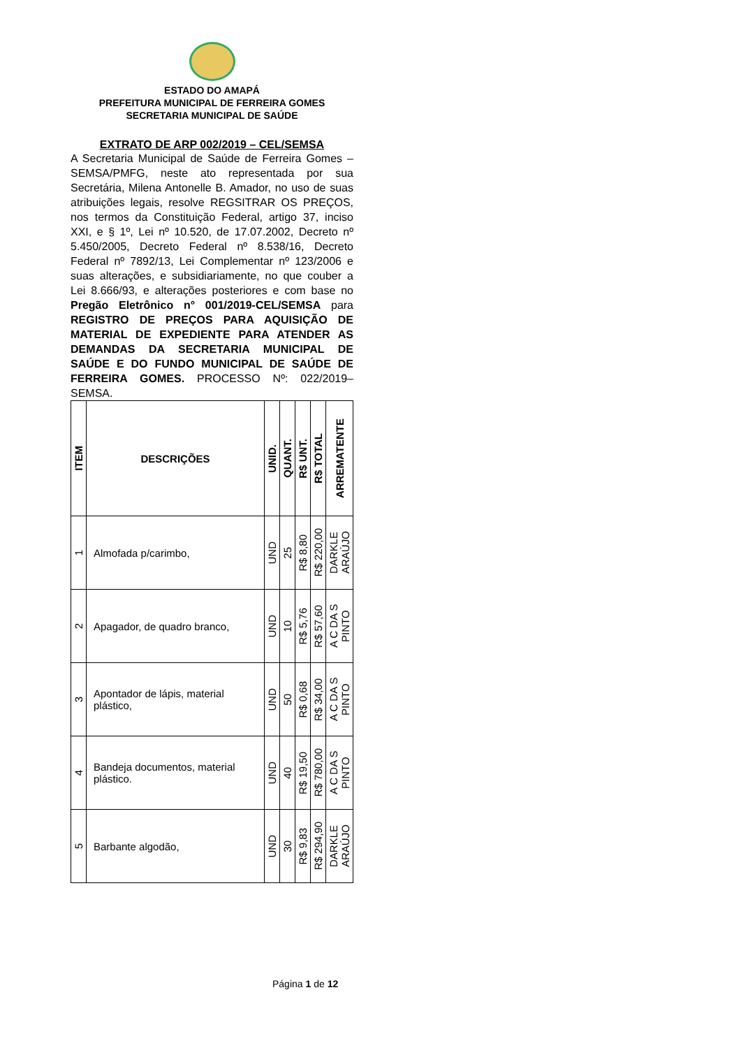ESTADO DO AMAPÁ
PREFEITURA MUNICIPAL DE FERREIRA GOMES
SECRETARIA MUNICIPAL DE SAÚDE
EXTRATO DE ARP 002/2019 – CEL/SEMSA
A Secretaria Municipal de Saúde de Ferreira Gomes – SEMSA/PMFG, neste ato representada por sua Secretária, Milena Antonelle B. Amador, no uso de suas atribuições legais, resolve REGSITRAR OS PREÇOS, nos termos da Constituição Federal, artigo 37, inciso XXI, e § 1º, Lei nº 10.520, de 17.07.2002, Decreto nº 5.450/2005, Decreto Federal nº 8.538/16, Decreto Federal nº 7892/13, Lei Complementar nº 123/2006 e suas alterações, e subsidiariamente, no que couber a Lei 8.666/93, e alterações posteriores e com base no Pregão Eletrônico n° 001/2019-CEL/SEMSA para REGISTRO DE PREÇOS PARA AQUISIÇÃO DE MATERIAL DE EXPEDIENTE PARA ATENDER AS DEMANDAS DA SECRETARIA MUNICIPAL DE SAÚDE E DO FUNDO MUNICIPAL DE SAÚDE DE FERREIRA GOMES. PROCESSO Nº: 022/2019–SEMSA.
| ITEM | DESCRIÇÕES | UNID. | QUANT. | R$ UNT. | R$ TOTAL | ARREMATENTE |
| --- | --- | --- | --- | --- | --- | --- |
| 1 | Almofada p/carimbo, | UND | 25 | R$ 8,80 | R$ 220,00 | DARKLE ARAÚJO |
| 2 | Apagador, de quadro branco, | UND | 10 | R$ 5,76 | R$ 57,60 | A C DA S PINTO |
| 3 | Apontador de lápis, material plástico, | UND | 50 | R$ 0,68 | R$ 34,00 | A C DA S PINTO |
| 4 | Bandeja documentos, material plástico. | UND | 40 | R$ 19,50 | R$ 780,00 | A C DA S PINTO |
| 5 | Barbante algodão, | UND | 30 | R$ 9,83 | R$ 294,90 | DARKLE ARAÚJO |
Página 1 de 12